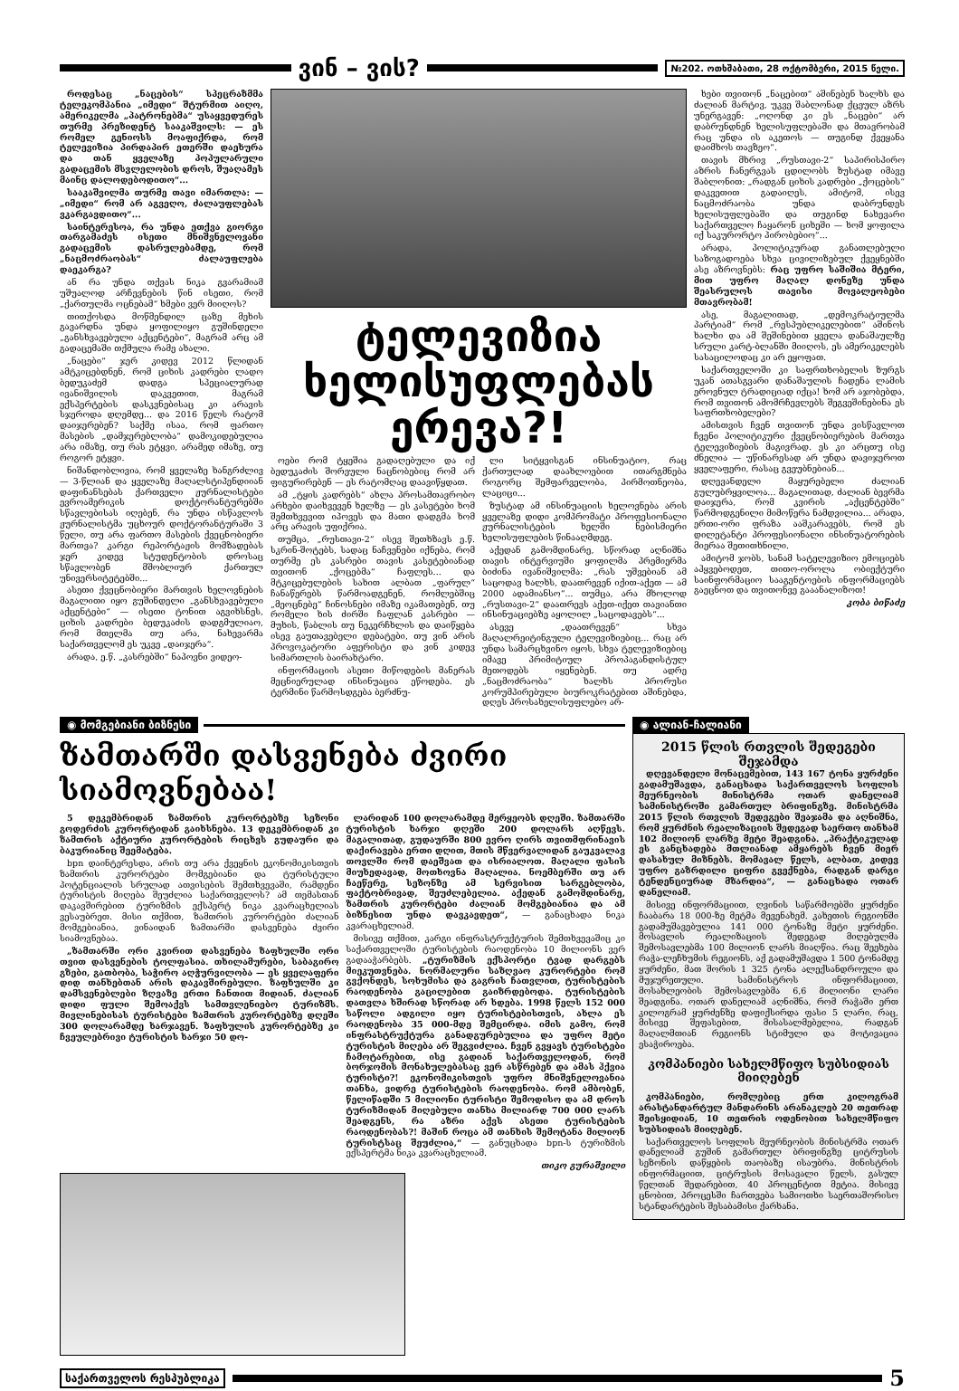ვინ – ვის?
№202. ოთხშაბათი, 28 ოქტომბერი, 2015 წელი.
როდესაც „ნაცების“ სპეცრაზმმა ტელეკომპანია „იმედი“ შტურმით აიღო, ამერიკელმა „პატრონებმა“ უსაყვედურეს თურმე პრეზიდენტ სააკაშვილს: — ეს რომელ გენიოსს მოაფიქრდა, რომ ტელევიზია პირდაპირ ეთერში დაეხურა და თან ყველაზე პოპულარული გადაცემის მსვლელობის დროს, შუაღამეს მაინც დალოდებოდითო“...
სააკაშვილმა თურმე თავი იმართლა: — „იმედი“ რომ არ აგვეღო, ძალაუფლებას ვკარგავდითო“...
საინტერესოა, რა უნდა ეთქვა გიორგი თარგამაძეს ისეთი მნიშვნელოვანი გადაცემის დასრულებამდე, რომ „ნაცმოძრაობას“ ძალაუფლება დაეკარგა?
ან რა უნდა თქვას ნიკა გვარამიამ უშუალოდ არჩევნების წინ ისეთი, რომ „ქართულმა ოცნებამ“ ხმები ვერ მიიღოს?
თითქოსდა მოწმენდილ ცაზე მეხის გავარდნა უნდა ყოფილიყო გუშინდელი „განსხვავებული აქცენტები“, მაგრამ არც ამ გადაცემაში თქმულა რამე ახალი.
„ნაცები“ ჯერ კიდევ 2012 წლიდან ამტკიცებდნენ, რომ ციხის კადრები ლადო ბედუკაძემ დადგა სპეციალურად ივანიშვილის დაკვეთით, მაგრამ ექსპერტების დასკვნებისაც კი არავის სჯეროდა დღემდე... და 2016 წელს რატომ დაიჯერებენ? საქმე ისაა, რომ ფართო მასების „დამჯერებლობა“ დამოკიდებულია არა იმაზე, თუ რას ეტყვი, არამედ იმაზე, თუ როგორ ეტყვი.
ნიშანდობლივია, რომ ყველაზე ხანგრძლივ — 3-წლიან და ყველაზე მაღალსტიპენდიიან დაფინანსებას ქართველი ჟურნალისტები ევროამერიკის დოქტორანტურებში სწავლებისას იღებენ, რა უნდა ისწავლოს ჟურნალისტმა უცხოურ დოქტორანტურაში 3 წელი, თუ არა ფართო მასების ქვეცნობიერი მართვა? კარგი რეპორტაჟის მომზადებას ჯერ კიდევ სტუდენტობის დროსაც სწავლობენ მშობლიურ ქართულ უნივერსიტეტებში...
ასეთი ქვეცნობიერი მართვის ხელოვნების მაგალითი იყო გუშინდელი „განსხვავებული აქცენტები“ — ისეთი ტონით აგვიხსნეს, ციხის კადრები ბედუკაძის დადგმულიაო, რომ მთელმა თუ არა, ნახევარმა საქართველომ ეს უკვე „დაიჯერა“.
არადა, ე.წ. „კასრებში“ ნაპოვნი ვიდეო-
ტელევიზია ხელისუფლებას ერევა?!
ოები რომ ტყეშია გადაღებული და იქ ბედუკაძის შორეული ნაცნობებიც რომ არ ფიგურირებენ — ეს რატომღაც დაავიწყდათ.
ამ „ტყის კადრებს“ ახლა პროსამთავრობო არხები დაიხვევენ ხელზე — ეს კასეტები ხომ შემთხვევით იპოვეს და მათი დადგმა ხომ არც არავის უფიქრია.
თუმცა, „რუსთავი-2“ ისევ შეთხზავს ე.წ. სკრინ-შოტებს, სადაც ნაჩვენები იქნება, რომ თურმე ეს კასრები თავის კასეტებიანად თვითონ „ქოცებმა“ ჩაფლეს... და მტკიცებულების სახით ალბათ „ფარულ“ ჩანაწერებს წარმოადგენენ, რომლებშიც „მეოცნებე“ ჩინოსნები იმაზე იკამათებენ, თუ რომელი ხის ძირში ჩაფლან კასრები — მუხის, წაბლის თუ ნეკერჩხლის და დაიწყება ისევ გაუთავებელი დებატები, თუ ვინ არის პროვოკატორი აფერისტი და ვინ კიდევ სიმართლის ბაირახტარი.
ინფორმაციის ასეთი მიწოდების მანერას მეცნიერულად ინსინუაცია ეწოდება. ეს ტერმინი წარმოსდგება ბერძნუ-
ლი სიტყვისგან ინსინუატიო, რაც ქართულად დაახლოებით ითარგმნება როგორც შემფარველობა, პირმოთნეობა, ლაციცი...
ზუსტად ამ ინსინუაციის ხელოვნება არის ყველაზე დიდი კომპრომატი პროფესიონალი ჟურნალისტების ხელში ნებისმიერი ხელისუფლების წინააღმდეგ.
აქედან გამომდინარე, სწორად აღნიშნა თავის ინტერვიუში ყოფილმა პრემიერმა ბიძინა ივანიშვილმა: „რას უშვებიან ამ საცოდავ ხალხს, დაათრევენ იქით-აქეთ — ამ 2000 ადამიანსო“... თუმცა, არა მხოლოდ „რუსთავი-2“ დაათრევს აქეთ-იქეთ თავიანთი ინსინუაციებზე აყოლილ „საცოდავებს“...
ასევე „დაათრევენ“ სხვა მაღალრეიტინგული ტელევიზიებიც... რაც არ უნდა სამარცხვინო იყოს, სხვა ტელევიზიებიც იმავე პრიმიტიულ პროპაგანდისტულ მეთოდებს იყენებენ. თუ ადრე „ნაცმოძრაობა“ ხალხს პრორუსი კორუმპირებული ბიუროკრატებით აშინებდა, დღეს პროსახელისუფლებო არ-
ხები თვითონ „ნაცებით“ აშინებენ ხალხს და ძალიან მარტივ, უკვე შაბლონად ქცეულ აზრს უნერგავენ: „ოღონდ კი ეს „ნაცები“ არ დაბრუნდნენ ხელისუფლებაში და მთავრობამ რაც უნდა ის აკეთოს — თუგინდ ქვეყანა დაიმხოს თავზეო“.
თავის მხრივ „რუსთავი-2“ საპირისპირო აზრის ჩანერგვას ცდილობს ზუსტად იმავე შაბლონით: „რადგან ციხის კადრები „ქოცების“ დაკვეთით გადაიღეს, ამიტომ, ისევ ნაცმოძრაობა უნდა დაბრუნდეს ხელისუფლებაში და თუგინდ ნახევარი საქართველო ჩაყარონ ციხეში — ხომ ყოფილა იქ საკურორტო პირობებიო“...
არადა, პოლიტიკურად განათლებული საზოგადოება სხვა ცივილიზებულ ქვეყნებში ასე აზროვნებს: რაც უფრო საშიშია მტერი, მით უფრო მაღალ დონეზე უნდა შეასრულოს თავისი მოვალეობები მთავრობამ!
ასე, მაგალითად, „დემოკრატიულმა პარტიამ“ რომ „რესპუბლიკელებით“ აშინოს ხალხი და ამ შეშინებით ყველა დანაშაულზე სრული კარტ-ბლანში მიიღოს, ეს ამერიკელებს სასაცილოდაც კი არ ეყოფათ.
საქართველოში კი საფრთხობელის ზურგს უკან ათასგვარი დანაშაულის ჩადენა ლამის ეროვნულ ტრადიციად იქცა! ხომ არ აჯობებდა, რომ თვითონ ამომრჩევლებს შეგვეშინებინა ეს საფრთხობელები?
ამისთვის ჩვენ თვითონ უნდა ვისწავლოთ ჩვენი პოლიტიკური ქვეცნობიერების მართვა ტელევიზიების მაგივრად. ეს კი არცთუ ისე ძნელია — უწინარესად არ უნდა დავიჯეროთ ყველაფერი, რასაც გვეუბნებიან...
დღევანდელი მაყურებელი ძალიან გულუბრყვილოა... მაგალითად, ძალიან ბევრმა დაიჯერა, რომ კვირის „აქცენტებში“ წარმოდგენილი მიმოწერა ნამდვილია... არადა, ერთი-ორი ფრაზა ააშკარავებს, რომ ეს დილეტანტი პროფესიონალი ინსინუატორების მიერაა შეთითხნილი.
ამიტომ ჯობს, სანამ სატელევიზიო ემოციებს აჰყვებოდეთ, თითო-ოროლა ობიექტური საინფორმაციო სააგენტოების ინფორმაციებს გაეცნოთ და თვითონვე გააანალიზოთ!
კობა ბიწაძე
◉ მომგებიანი ბიზნესი
ზამთარში დასვენება ძვირი სიამოვნებაა!
5 დეკემბრიდან ზამთრის კურორტებზე სეზონი გოდერძის კურორტიდან გაიხსნება. 13 დეკემბრიდან კი ზამთრის აქტიური კურორტების რიცხვს გუდაური და ბაკურიანიც შეემატება.
bpn დაინტერესდა, არის თუ არა ქვეყნის ეკონომიკისთვის ზამთრის კურორტები მომგებიანი და ტურისტული პოტენციალის სრულად ათვისების შემთხვევაში, რამდენი ტურისტის მიღება შეუძლია საქართველოს? ამ თემასთან დაკავშირებით ტურიზმის ექსპერტ ნიკა კვარაცხელიას ვესაუბრეთ. მისი თქმით, ზამთრის კურორტები ძალიან მომგებიანია, ვინაიდან ზამთარში დასვენება ძვირი სიამოვნებაა.
„ზამთარში ორი კვირით დასვენება ზაფხულში ორი თვით დასვენების ტოლფასია. თხილამურები, საბაგირო გზები, გათბობა, საჭირო აღჭურვილობა — ეს ყველაფერი დიდ თანხებთან არის დაკავშირებული. ზაფხულში კი დამსვენებლები ზღვაზე ერთი ჩანთით მიდიან. ძალიან დიდი ფული შემოაქვს სამთვლენიებო ტურიზმს. მივლინებისას ტურისტები ზამთრის კურორტებზე დღეში 300 დოლარამდე ხარჯავენ. ზაფხულის კურორტებზე კი ჩვეულებრივი ტურისტის ხარჯი 50 დო-
ლარიდან 100 დოლარამდე მერყეობს დღეში. ზამთარში ტურისტის ხარჯი დღეში 200 დოლარს აღწევს. მაგალითად, გუდაურში 800 ევრო ღირს თვითმფრინავის დაქირავება ერთი დღით, მთის მწვერვალიდან გაუკვალავ თოვლში რომ დაეშვათ და ისრიალოთ. მაღალი ფასის მიუხედავად, მოთხოვნა მაღალია. ნოემბერში თუ არ ჩაეწერე, სეზონზე ამ სერვისით სარგებლობა, ფაქტობრივად, შეუძლებელია. აქედან გამომდინარე, ზამთრის კურორტები ძალიან მომგებიანია და ამ ბიზნესით უნდა დავკავდეთ“, — განაცხადა ნიკა კვარაცხელიამ.
მისივე თქმით, კარგი ინფრასტრუქტურის შემთხვევაშიც კი საქართველოში ტურისტების რაოდენობა 10 მილიონს ვერ გადააჭარბებს. „ტურიზმის ექსპორტი ტვად დარგებს მიეკუთვნება. ნორმალური საზღვაო კურორტები რომ გვქონდეს, სოხუმისა და გაგრის ჩათვლით, ტურისტების რაოდენობა გაცილებით გაიზრდებოდა. ტურისტების დათვლა ხშირად სწორად არ ხდება. 1998 წელს 152 000 საწოლი ადგილი იყო ტურისტებისთვის, ახლა ეს რაოდენობა 35 000-მდე შემცირდა. იმის გამო, რომ ინფრასტრუქტურა განადგურებულია და უფრო მეტი ტურისტის მიღება არ შეგვიძლია. ჩვენ გვყავს ტურისტები ჩამოტარებით, ისე გადიან საქართველოდან, რომ ბორჯომის მონახულებასაც ვერ ასწრებენ და ამას ჰქვია ტურისტი?! ეკონომიკისთვის უფრო მნიშვნელოვანია თანხა, ვიდრე ტურისტების რაოდენობა. რომ ამბობენ, წელიწადში 5 მილიონი ტურისტი შემოდისო და ამ დროს ტურიზმიდან მიღებული თანხა მილიარდ 700 000 ლარს შეადგენს, რა აზრი აქვს ასეთი ტურისტების რაოდენობას?! მაშინ როცა ამ თანხის შემოტანა მილიონ ტურისტსაც შეუძლია,“ — განუცხადა bpn-ს ტურიზმის ექსპერტმა ნიკა კვარაცხელიამ.
თიკო გურაშვილი
◉ ალიან-ჩალიანი
2015 წლის რთვლის შედეგები შეჯამდა
დღევანდელი მონაცემებით, 143 167 ტონა ყურძენი გადამუშავდა, განაცხადა საქართველოს სოფლის მეურნეობის მინისტრმა ოთარ დანელიამ სამინისტროში გამართულ ბრიფინგზე. მინისტრმა 2015 წლის რთვლის შედეგები შეაჯამა და აღნიშნა, რომ ყურძნის რეალიზაციის შედეგად საერთო თანხამ 102 მილიონ ლარზე მეტი შეადგინა. „პრაქტიკულად ეს განცხადება მთლიანად ამყარებს ჩვენ მიერ დასახულ მიზნებს. მომავალ წელს, ალბათ, კიდევ უფრო გაზრდილი ციფრი გვექნება, რადგან დარგი ტენდენციურად მზარდია“, — განაცხადა ოთარ დანელიამ.
მისივე ინფორმაციით, ღვინის საწარმოებში ყურძენი ჩააბარა 18 000-ზე მეტმა მევენახემ. კახეთის რეგიონში გადამუშავებულია 141 000 ტონაზე მეტი ყურძენი. მოსავლის რეალიზაციის შედეგად მიღებულმა შემოსავლებმა 100 მილიონ ლარს მიაღწია. რაც შეეხება რაჭა-ლეჩხუმის რეგიონს, აქ გადამუშავდა 1 500 ტონამდე ყურძენი, მათ შორის 1 325 ტონა ალექსანდროული და მუჯურეთული. სამინისტროს ინფორმაციით, მოსახლეობის შემოსავლებმა 6,6 მილიონი ლარი შეადგინა. ოთარ დანელიამ აღნიშნა, რომ რაჭაში ერთ კილოგრამ ყურძენზე დაფიქსირდა ფასი 5 ლარი, რაც, მისივე შეფასებით, მისასალმებელია, რადგან მაღალმთიან რეგიონს სტიმული და მოტივაცია ესაჭიროება.
კომპანიები სახელმწიფო სუბსიდიას მიიღებენ
კომპანიები, რომლებიც ერთ კილოგრამ არასტანდარტულ მანდარინს არანაკლებ 20 თეთრად შეისყიდიან, 10 თეთრის ოდენობით სახელმწიფო სუბსიდიას მიიღებენ.
საქართველოს სოფლის მეურნეობის მინისტრმა ოთარ დანელიამ გუშინ გამართულ ბრიფინგზე ციტრუსის სეზონის დაწყების თაობაზე ისაუბრა. მინისტრის ინფორმაციით, ციტრუსის მოსავალი წელს, გასულ წელთან შედარებით, 40 პროცენტით მეტია. მისივე ცნობით, პროცესში ჩართვება სამიოთხი საერთაშორისო სტანდარტების შესაბამისი ქარხანა.
საქართველოს რესპუბლიკა
5